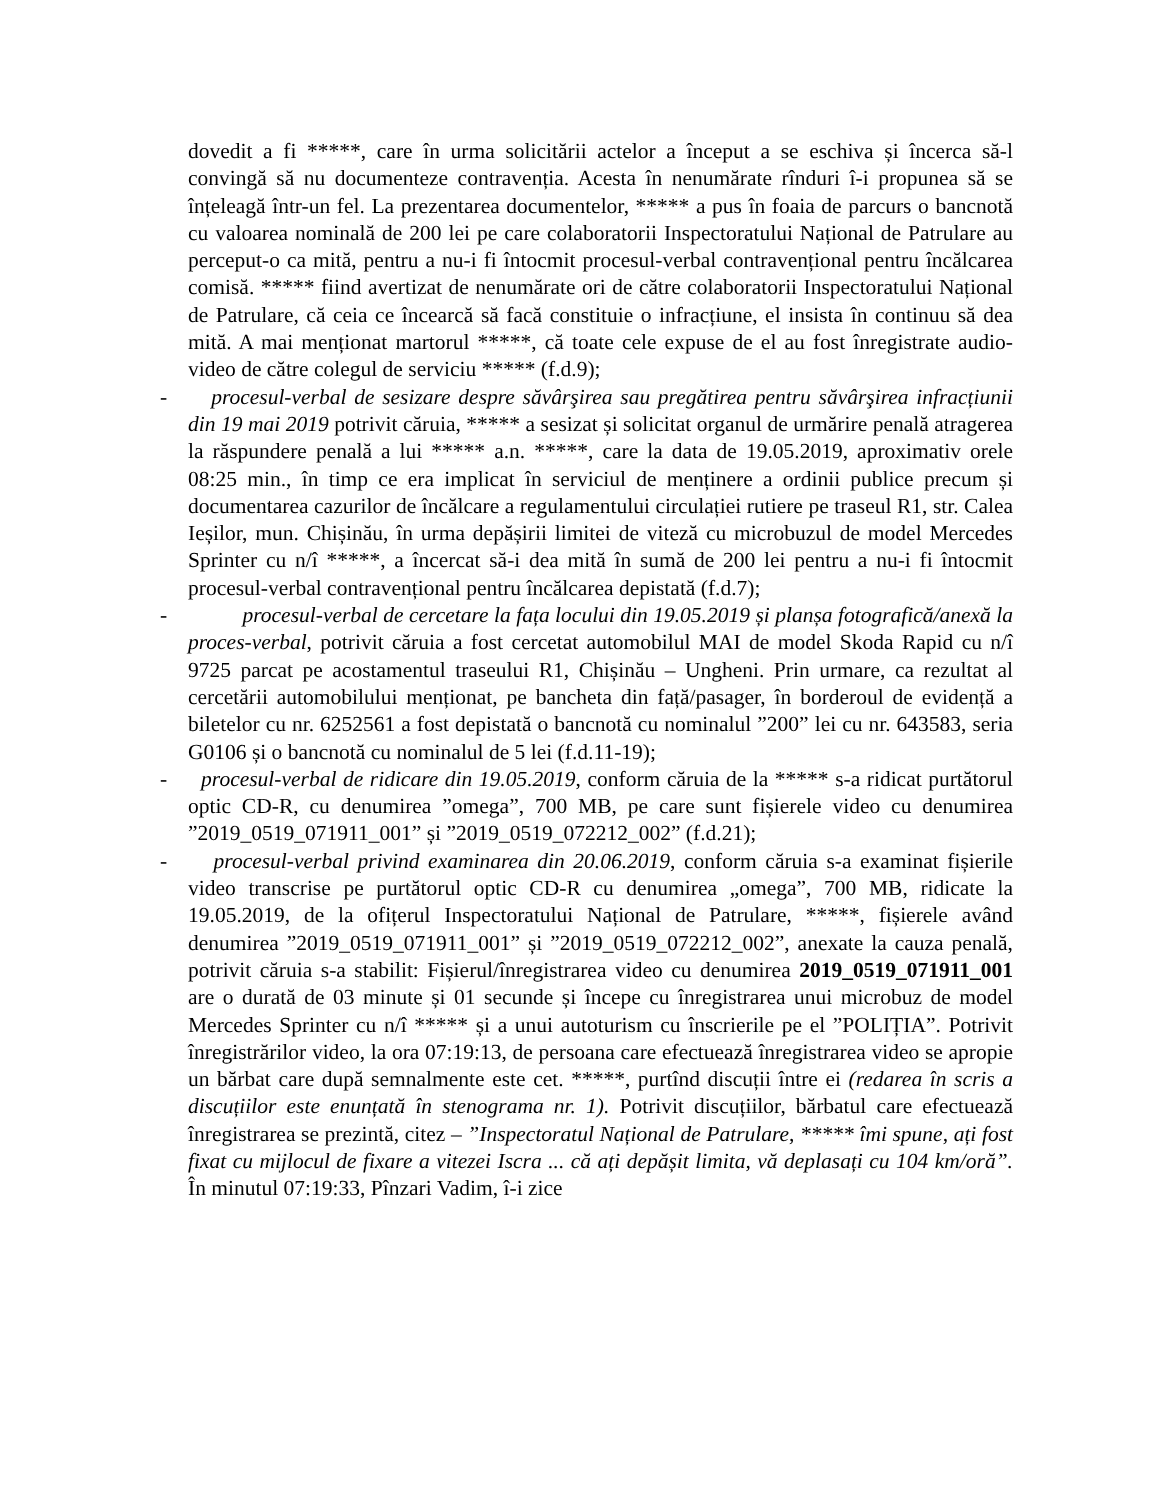dovedit a fi *****, care în urma solicitării actelor a început a se eschiva și încerca să-l convingă să nu documenteze contravenția. Acesta în nenumărate rînduri î-i propunea să se înțeleagă într-un fel. La prezentarea documentelor, ***** a pus în foaia de parcurs o bancnotă cu valoarea nominală de 200 lei pe care colaboratorii Inspectoratului Național de Patrulare au perceput-o ca mită, pentru a nu-i fi întocmit procesul-verbal contravențional pentru încălcarea comisă. ***** fiind avertizat de nenumărate ori de către colaboratorii Inspectoratului Național de Patrulare, că ceia ce încearcă să facă constituie o infracțiune, el insista în continuu să dea mită. A mai menționat martorul *****, că toate cele expuse de el au fost înregistrate audio-video de către colegul de serviciu ***** (f.d.9);
- procesul-verbal de sesizare despre săvârşirea sau pregătirea pentru săvârşirea infracțiunii din 19 mai 2019 potrivit căruia, ***** a sesizat și solicitat organul de urmărire penală atragerea la răspundere penală a lui ***** a.n. *****, care la data de 19.05.2019, aproximativ orele 08:25 min., în timp ce era implicat în serviciul de menținere a ordinii publice precum și documentarea cazurilor de încălcare a regulamentului circulației rutiere pe traseul R1, str. Calea Ieșilor, mun. Chișinău, în urma depășirii limitei de viteză cu microbuzul de model Mercedes Sprinter cu n/î *****, a încercat să-i dea mită în sumă de 200 lei pentru a nu-i fi întocmit procesul-verbal contravențional pentru încălcarea depistată (f.d.7);
- procesul-verbal de cercetare la fața locului din 19.05.2019 și planșa fotografică/anexă la proces-verbal, potrivit căruia a fost cercetat automobilul MAI de model Skoda Rapid cu n/î 9725 parcat pe acostamentul traseului R1, Chișinău – Ungheni. Prin urmare, ca rezultat al cercetării automobilului menționat, pe bancheta din față/pasager, în borderoul de evidență a biletelor cu nr. 6252561 a fost depistată o bancnotă cu nominalul ”200” lei cu nr. 643583, seria G0106 și o bancnotă cu nominalul de 5 lei (f.d.11-19);
- procesul-verbal de ridicare din 19.05.2019, conform căruia de la ***** s-a ridicat purtătorul optic CD-R, cu denumirea ”omega”, 700 MB, pe care sunt fișierele video cu denumirea ”2019_0519_071911_001” și ”2019_0519_072212_002” (f.d.21);
- procesul-verbal privind examinarea din 20.06.2019, conform căruia s-a examinat fișierile video transcrise pe purtătorul optic CD-R cu denumirea „omega”, 700 MB, ridicate la 19.05.2019, de la ofițerul Inspectoratului Național de Patrulare, *****, fișierele având denumirea ”2019_0519_071911_001” și ”2019_0519_072212_002”, anexate la cauza penală, potrivit căruia s-a stabilit: Fișierul/înregistrarea video cu denumirea 2019_0519_071911_001 are o durată de 03 minute și 01 secunde și începe cu înregistrarea unui microbuz de model Mercedes Sprinter cu n/î ***** și a unui autoturism cu înscrierile pe el ”POLIȚIA”. Potrivit înregistrărilor video, la ora 07:19:13, de persoana care efectuează înregistrarea video se apropie un bărbat care după semnalmente este cet. *****, purtînd discuții între ei (redarea în scris a discuțiilor este enunțată în stenograma nr. 1). Potrivit discuțiilor, bărbatul care efectuează înregistrarea se prezintă, citez – ”Inspectoratul Național de Patrulare, ***** îmi spune, ați fost fixat cu mijlocul de fixare a vitezei Iscra ... că ați depășit limita, vă deplasați cu 104 km/oră”. În minutul 07:19:33, Pînzari Vadim, î-i zice